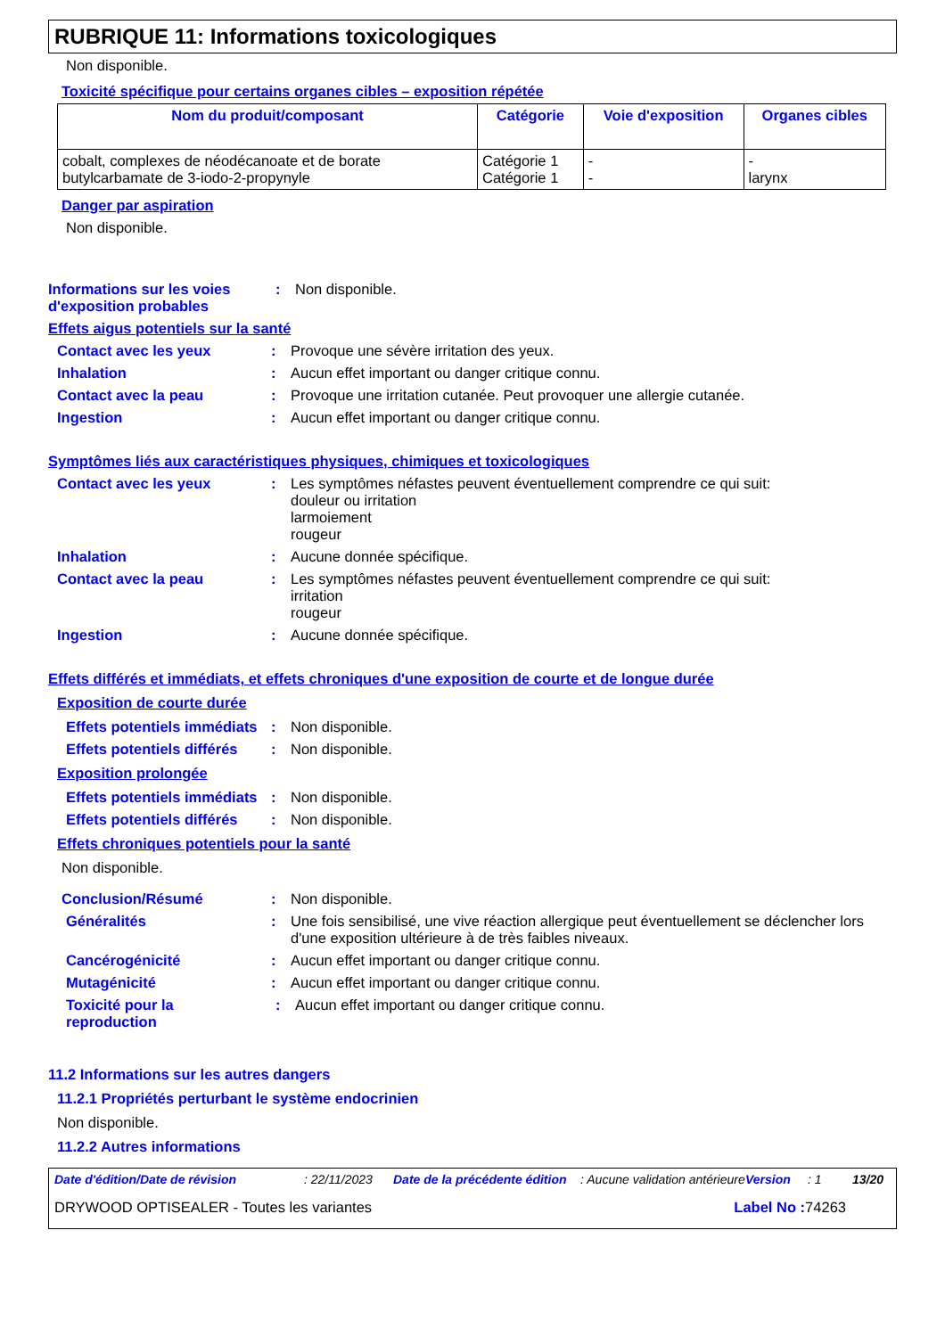RUBRIQUE 11: Informations toxicologiques
Non disponible.
Toxicité spécifique pour certains organes cibles – exposition répétée
| Nom du produit/composant | Catégorie | Voie d'exposition | Organes cibles |
| --- | --- | --- | --- |
| cobalt, complexes de néodécanoate et de borate butylcarbamate de 3-iodo-2-propynyle | Catégorie 1 Catégorie 1 | - - | - larynx |
Danger par aspiration
Non disponible.
Informations sur les voies d'exposition probables
: Non disponible.
Effets aigus potentiels sur la santé
Contact avec les yeux : Provoque une sévère irritation des yeux.
Inhalation : Aucun effet important ou danger critique connu.
Contact avec la peau : Provoque une irritation cutanée. Peut provoquer une allergie cutanée.
Ingestion : Aucun effet important ou danger critique connu.
Symptômes liés aux caractéristiques physiques, chimiques et toxicologiques
Contact avec les yeux : Les symptômes néfastes peuvent éventuellement comprendre ce qui suit:
douleur ou irritation
larmoiement
rougeur
Inhalation : Aucune donnée spécifique.
Contact avec la peau : Les symptômes néfastes peuvent éventuellement comprendre ce qui suit:
irritation
rougeur
Ingestion : Aucune donnée spécifique.
Effets différés et immédiats, et effets chroniques d'une exposition de courte et de longue durée
Exposition de courte durée
Effets potentiels immédiats
: Non disponible.
Effets potentiels différés
: Non disponible.
Exposition prolongée
Effets potentiels immédiats
: Non disponible.
Effets potentiels différés
: Non disponible.
Effets chroniques potentiels pour la santé
Non disponible.
Conclusion/Résumé : Non disponible.
Généralités : Une fois sensibilisé, une vive réaction allergique peut éventuellement se déclencher lors d'une exposition ultérieure à de très faibles niveaux.
Cancérogénicité : Aucun effet important ou danger critique connu.
Mutagénicité : Aucun effet important ou danger critique connu.
Toxicité pour la reproduction
: Aucun effet important ou danger critique connu.
11.2 Informations sur les autres dangers
11.2.1 Propriétés perturbant le système endocrinien
Non disponible.
11.2.2 Autres informations
Date d'édition/Date de révision: 22/11/2023 Date de la précédente édition: Aucune validation antérieure Version: 1 13/20
DRYWOOD OPTISEALER - Toutes les variantes Label No : 74263